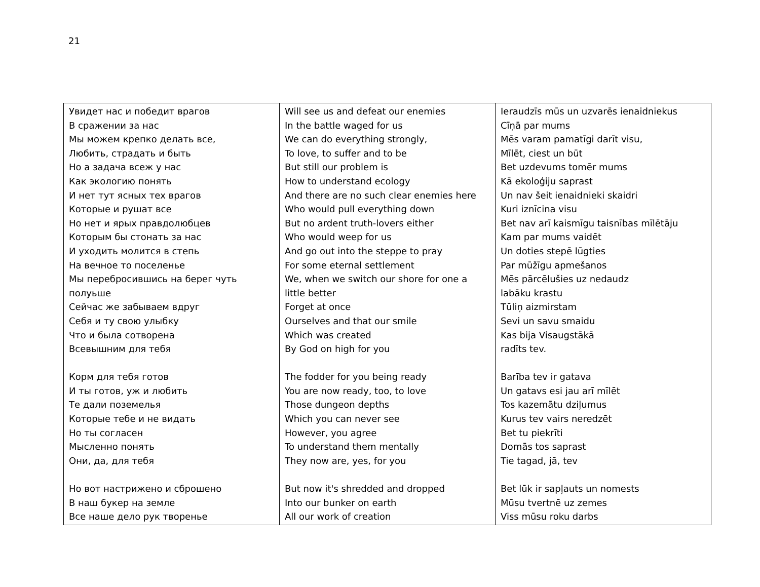21
| Увидет нас и победит врагов В сражении за нас Мы можем крепко делать все, Любить, страдать и быть Но а задача всеж у нас Как экологию понять И нет тут ясных тех врагов Которые и рушат все Но нет и ярых правдолюбцев Которым бы стонать за нас И уходить молится в степь На вечное то поселенье Мы перебросившись на берег чуть полуьше Сейчас же забываем вдруг Себя и ту свою улыбку Что и была сотворена Всевышним для тебя Корм для тебя готов И ты готов, уж и любить Те дали поземелья Которые тебе и не видать Но ты согласен Мысленно понять Они, да, для тебя Но вот настрижено и сброшено В наш букер на земле Все наше дело рук творенье | Will see us and defeat our enemies In the battle waged for us We can do everything strongly, To love, to suffer and to be But still our problem is How to understand ecology And there are no such clear enemies here Who would pull everything down But no ardent truth-lovers either Who would weep for us And go out into the steppe to pray For some eternal settlement We, when we switch our shore for one a little better Forget at once Ourselves and that our smile Which was created By God on high for you The fodder for you being ready You are now ready, too, to love Those dungeon depths Which you can never see However, you agree To understand them mentally They now are, yes, for you But now it's shredded and dropped Into our bunker on earth All our work of creation | Ieraudzīs mūs un uzvarēs ienaidniekus Cīņā par mums Mēs varam pamatīgi darīt visu, Mīlēt, ciest un būt Bet uzdevums tomēr mums Kā ekoloģiju saprast Un nav šeit ienaidnieki skaidri Kuri iznīcina visu Bet nav arī kaismīgu taisnības mīlētāju Kam par mums vaidēt Un doties stepē lūgties Par mūžīgu apmešanos Mēs pārcēlušies uz nedaudz labāku krastu Tūliņ aizmirstam Sevi un savu smaidu Kas bija Visaugstākā radīts tev. Barība tev ir gatava Un gatavs esi jau arī mīlēt Tos kazemātu dziļumus Kurus tev vairs neredzēt Bet tu piekrīti Domās tos saprast Tie tagad, jā, tev Bet lūk ir sapļauts un nomests Mūsu tvertnē uz zemes Viss mūsu roku darbs |